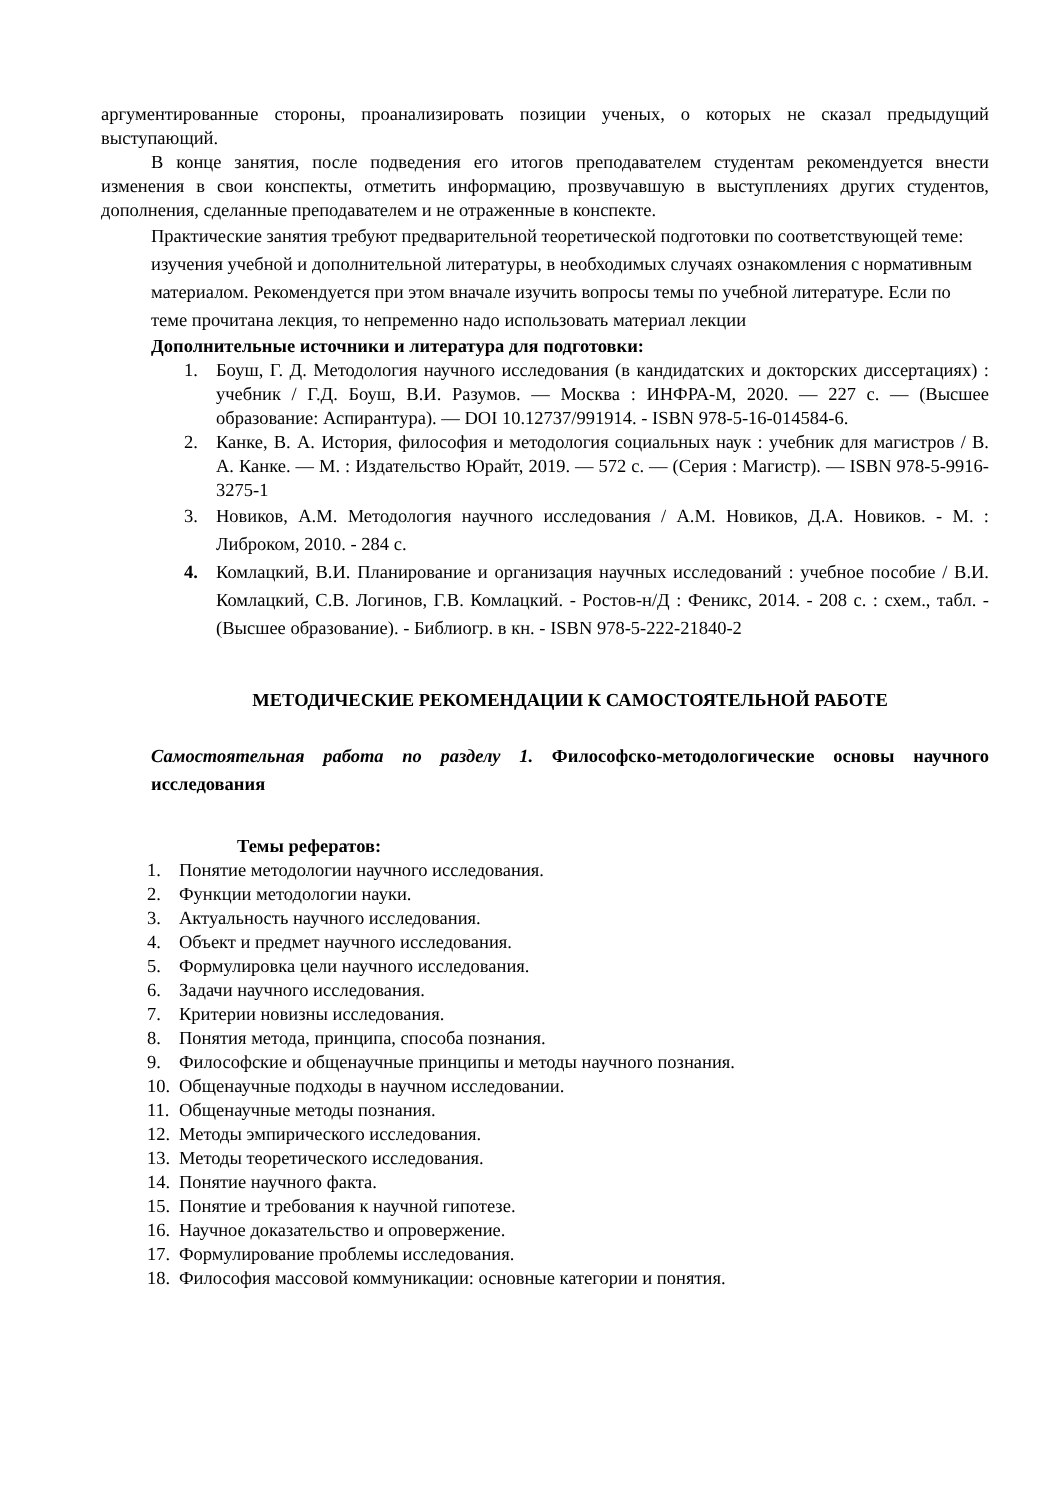аргументированные стороны, проанализировать позиции ученых, о которых не сказал предыдущий выступающий.
В конце занятия, после подведения его итогов преподавателем студентам рекомендуется внести изменения в свои конспекты, отметить информацию, прозвучавшую в выступлениях других студентов, дополнения, сделанные преподавателем и не отраженные в конспекте.
Практические занятия требуют предварительной теоретической подготовки по соответствующей теме: изучения учебной и дополнительной литературы, в необходимых случаях ознакомления с нормативным материалом. Рекомендуется при этом вначале изучить вопросы темы по учебной литературе. Если по теме прочитана лекция, то непременно надо использовать материал лекции
Дополнительные источники и литература для подготовки:
1. Боуш, Г. Д. Методология научного исследования (в кандидатских и докторских диссертациях) : учебник / Г.Д. Боуш, В.И. Разумов. — Москва : ИНФРА-М, 2020. — 227 с. — (Высшее образование: Аспирантура). — DOI 10.12737/991914. - ISBN 978-5-16-014584-6.
2. Канке, В. А. История, философия и методология социальных наук : учебник для магистров / В. А. Канке. — М. : Издательство Юрайт, 2019. — 572 с. — (Серия : Магистр). — ISBN 978-5-9916-3275-1
3. Новиков, А.М. Методология научного исследования / А.М. Новиков, Д.А. Новиков. - М. : Либроком, 2010. - 284 с.
4. Комлацкий, В.И. Планирование и организация научных исследований : учебное пособие / В.И. Комлацкий, С.В. Логинов, Г.В. Комлацкий. - Ростов-н/Д : Феникс, 2014. - 208 с. : схем., табл. - (Высшее образование). - Библиогр. в кн. - ISBN 978-5-222-21840-2
МЕТОДИЧЕСКИЕ РЕКОМЕНДАЦИИ К САМОСТОЯТЕЛЬНОЙ РАБОТЕ
Самостоятельная работа по разделу 1. Философско-методологические основы научного исследования
Темы рефератов:
1. Понятие методологии научного исследования.
2. Функции методологии науки.
3. Актуальность научного исследования.
4. Объект и предмет научного исследования.
5. Формулировка цели научного исследования.
6. Задачи научного исследования.
7. Критерии новизны исследования.
8. Понятия метода, принципа, способа познания.
9. Философские и общенаучные принципы и методы научного познания.
10. Общенаучные подходы в научном исследовании.
11. Общенаучные методы познания.
12. Методы эмпирического исследования.
13. Методы теоретического исследования.
14. Понятие научного факта.
15. Понятие и требования к научной гипотезе.
16. Научное доказательство и опровержение.
17. Формулирование проблемы исследования.
18. Философия массовой коммуникации: основные категории и понятия.